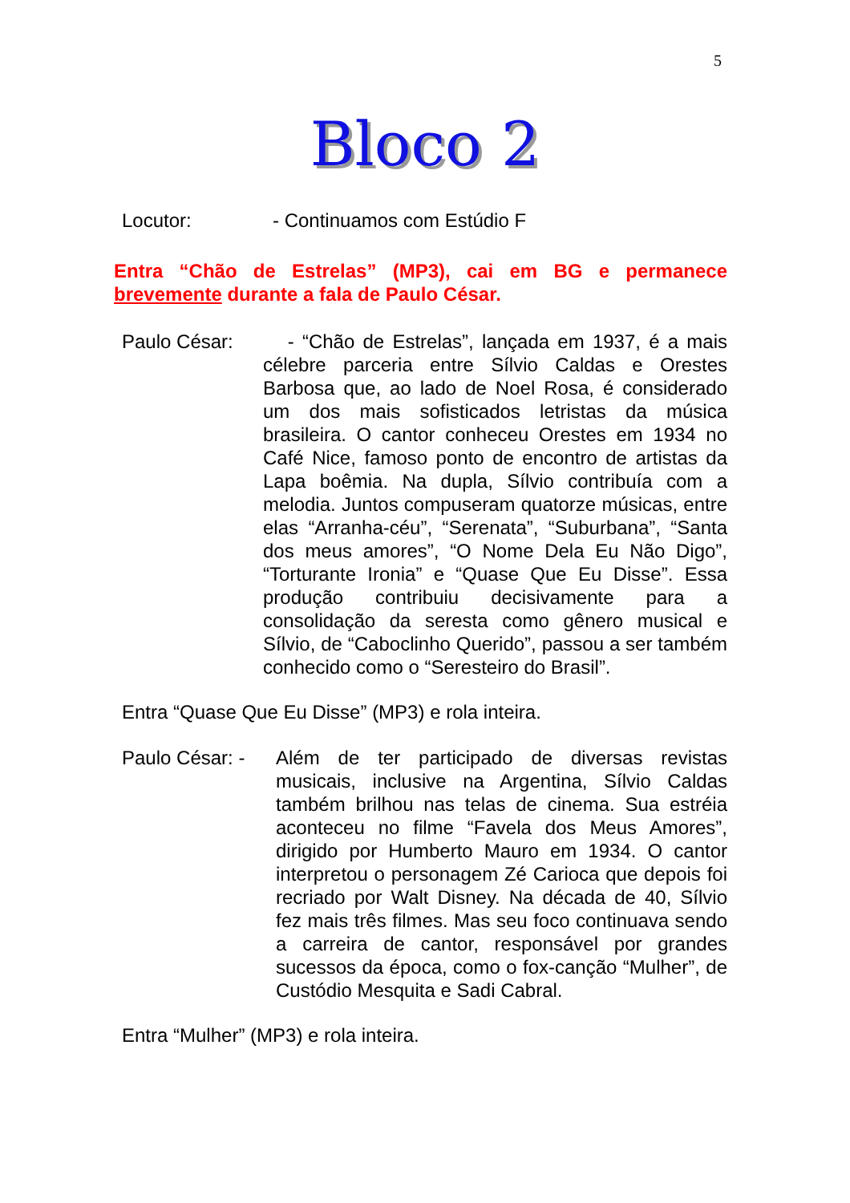5
Bloco 2
Locutor: - Continuamos com Estúdio F
Entra “Chão de Estrelas” (MP3), cai em BG e permanece brevemente durante a fala de Paulo César.
Paulo César: - “Chão de Estrelas”, lançada em 1937, é a mais célebre parceria entre Sílvio Caldas e Orestes Barbosa que, ao lado de Noel Rosa, é considerado um dos mais sofisticados letristas da música brasileira. O cantor conheceu Orestes em 1934 no Café Nice, famoso ponto de encontro de artistas da Lapa boêmia. Na dupla, Sílvio contribuía com a melodia. Juntos compuseram quatorze músicas, entre elas “Arranha-céu”, “Serenata”, “Suburbana”, “Santa dos meus amores”, “O Nome Dela Eu Não Digo”, “Torturante Ironia” e “Quase Que Eu Disse”. Essa produção contribuiu decisivamente para a consolidação da seresta como gênero musical e Sílvio, de “Caboclinho Querido”, passou a ser também conhecido como o “Seresteiro do Brasil”.
Entra “Quase Que Eu Disse” (MP3) e rola inteira.
Paulo César: - Além de ter participado de diversas revistas musicais, inclusive na Argentina, Sílvio Caldas também brilhou nas telas de cinema. Sua estréia aconteceu no filme “Favela dos Meus Amores”, dirigido por Humberto Mauro em 1934. O cantor interpretou o personagem Zé Carioca que depois foi recriado por Walt Disney. Na década de 40, Sílvio fez mais três filmes. Mas seu foco continuava sendo a carreira de cantor, responsável por grandes sucessos da época, como o fox-canção “Mulher”, de Custódio Mesquita e Sadi Cabral.
Entra “Mulher” (MP3) e rola inteira.